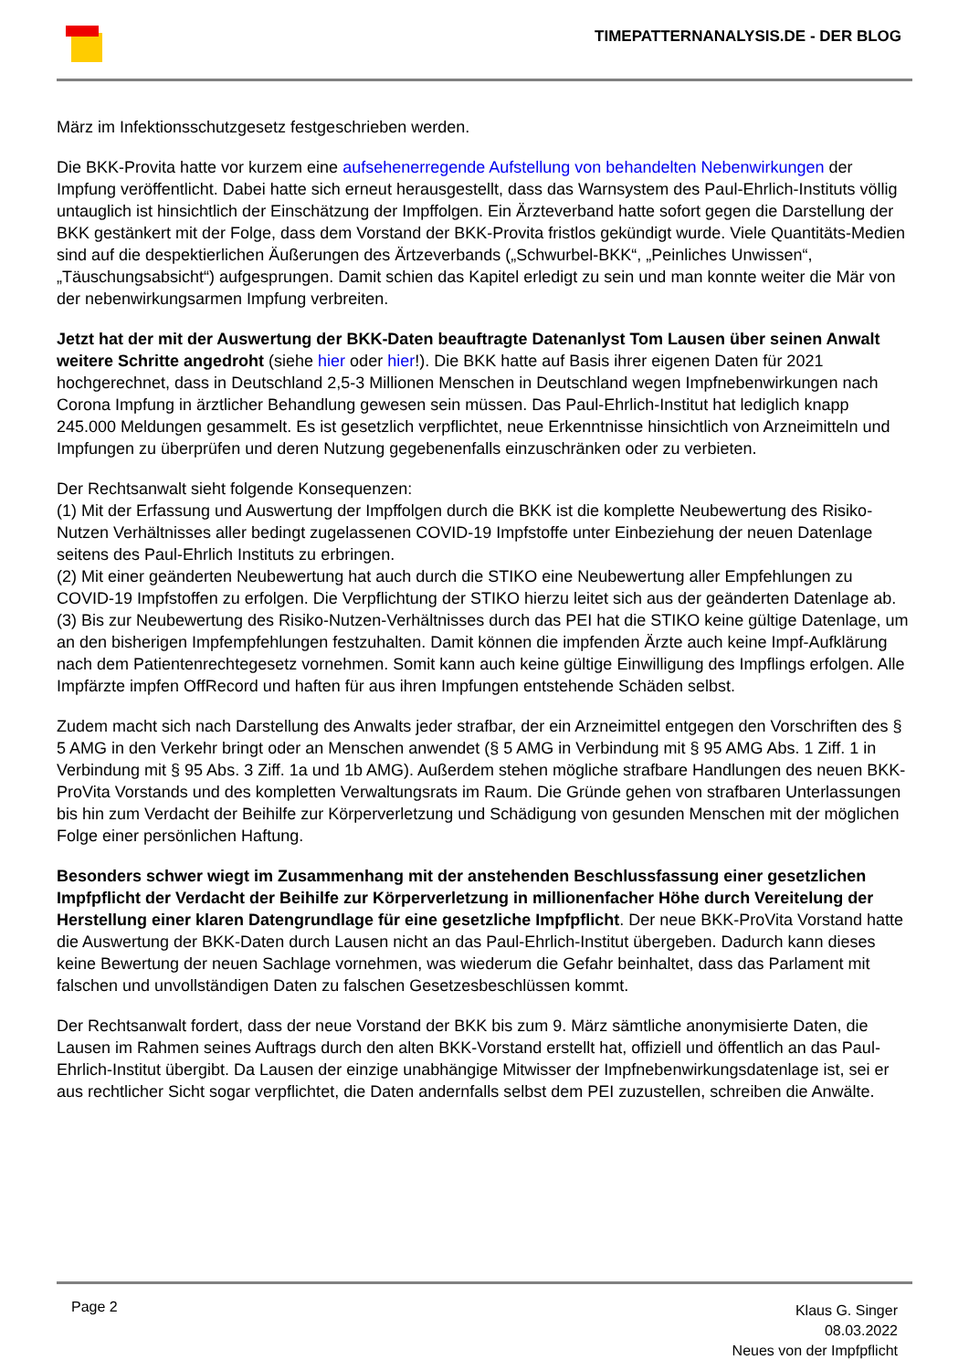TIMEPATTERNANALYSIS.DE - DER BLOG
März im Infektionsschutzgesetz festgeschrieben werden.
Die BKK-Provita hatte vor kurzem eine aufsehenerregende Aufstellung von behandelten Nebenwirkungen der Impfung veröffentlicht. Dabei hatte sich erneut herausgestellt, dass das Warnsystem des Paul-Ehrlich-Instituts völlig untauglich ist hinsichtlich der Einschätzung der Impffolgen. Ein Ärzteverband hatte sofort gegen die Darstellung der BKK gestänkert mit der Folge, dass dem Vorstand der BKK-Provita fristlos gekündigt wurde. Viele Quantitäts-Medien sind auf die despektierlichen Äußerungen des Ärtzeverbands („Schwurbel-BKK“, „Peinliches Unwissen“, „Täuschungsabsicht“) aufgesprungen. Damit schien das Kapitel erledigt zu sein und man konnte weiter die Mär von der nebenwirkungsarmen Impfung verbreiten.
Jetzt hat der mit der Auswertung der BKK-Daten beauftragte Datenanlyst Tom Lausen über seinen Anwalt weitere Schritte angedroht (siehe hier oder hier!). Die BKK hatte auf Basis ihrer eigenen Daten für 2021 hochgerechnet, dass in Deutschland 2,5-3 Millionen Menschen in Deutschland wegen Impfnebenwirkungen nach Corona Impfung in ärztlicher Behandlung gewesen sein müssen. Das Paul-Ehrlich-Institut hat lediglich knapp 245.000 Meldungen gesammelt. Es ist gesetzlich verpflichtet, neue Erkenntnisse hinsichtlich von Arzneimitteln und Impfungen zu überprüfen und deren Nutzung gegebenenfalls einzuschränken oder zu verbieten.
Der Rechtsanwalt sieht folgende Konsequenzen:
(1) Mit der Erfassung und Auswertung der Impffolgen durch die BKK ist die komplette Neubewertung des Risiko-Nutzen Verhältnisses aller bedingt zugelassenen COVID-19 Impfstoffe unter Einbeziehung der neuen Datenlage seitens des Paul-Ehrlich Instituts zu erbringen.
(2) Mit einer geänderten Neubewertung hat auch durch die STIKO eine Neubewertung aller Empfehlungen zu COVID-19 Impfstoffen zu erfolgen. Die Verpflichtung der STIKO hierzu leitet sich aus der geänderten Datenlage ab.
(3) Bis zur Neubewertung des Risiko-Nutzen-Verhältnisses durch das PEI hat die STIKO keine gültige Datenlage, um an den bisherigen Impfempfehlungen festzuhalten. Damit können die impfenden Ärzte auch keine Impf-Aufklärung nach dem Patientenrechtegesetz vornehmen. Somit kann auch keine gültige Einwilligung des Impflings erfolgen. Alle Impfärzte impfen OffRecord und haften für aus ihren Impfungen entstehende Schäden selbst.
Zudem macht sich nach Darstellung des Anwalts jeder strafbar, der ein Arzneimittel entgegen den Vorschriften des § 5 AMG in den Verkehr bringt oder an Menschen anwendet (§ 5 AMG in Verbindung mit § 95 AMG Abs. 1 Ziff. 1 in Verbindung mit § 95 Abs. 3 Ziff. 1a und 1b AMG). Außerdem stehen mögliche strafbare Handlungen des neuen BKK-ProVita Vorstands und des kompletten Verwaltungsrats im Raum. Die Gründe gehen von strafbaren Unterlassungen bis hin zum Verdacht der Beihilfe zur Körperverletzung und Schädigung von gesunden Menschen mit der möglichen Folge einer persönlichen Haftung.
Besonders schwer wiegt im Zusammenhang mit der anstehenden Beschlussfassung einer gesetzlichen Impfpflicht der Verdacht der Beihilfe zur Körperverletzung in millionenfacher Höhe durch Vereitelung der Herstellung einer klaren Datengrundlage für eine gesetzliche Impfpflicht. Der neue BKK-ProVita Vorstand hatte die Auswertung der BKK-Daten durch Lausen nicht an das Paul-Ehrlich-Institut übergeben. Dadurch kann dieses keine Bewertung der neuen Sachlage vornehmen, was wiederum die Gefahr beinhaltet, dass das Parlament mit falschen und unvollständigen Daten zu falschen Gesetzesbeschlüssen kommt.
Der Rechtsanwalt fordert, dass der neue Vorstand der BKK bis zum 9. März sämtliche anonymisierte Daten, die Lausen im Rahmen seines Auftrags durch den alten BKK-Vorstand erstellt hat, offiziell und öffentlich an das Paul-Ehrlich-Institut übergibt. Da Lausen der einzige unabhängige Mitwisser der Impfnebenwirkungsdatenlage ist, sei er aus rechtlicher Sicht sogar verpflichtet, die Daten andernfalls selbst dem PEI zuzustellen, schreiben die Anwälte.
Page 2
Klaus G. Singer
08.03.2022
Neues von der Impfpflicht